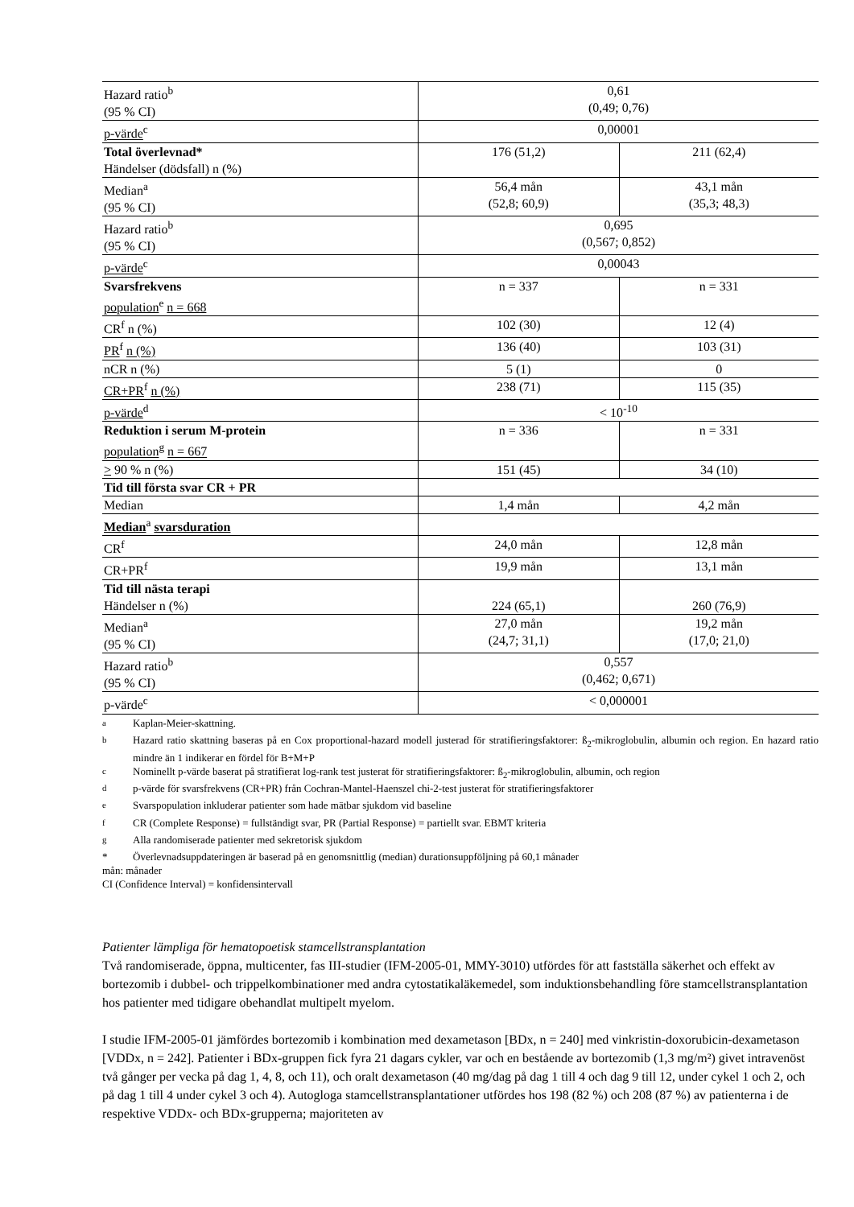| Hazard ratio<sup>b</sup> (95 % CI) | 0,61 (0,49; 0,76) | |
| p-värde<sup>c</sup> | 0,00001 | |
| Total överlevnad* Händelser (dödsfall) n (%) | 176 (51,2) | 211 (62,4) |
| Median<sup>a</sup> (95 % CI) | 56,4 mån (52,8; 60,9) | 43,1 mån (35,3; 48,3) |
| Hazard ratio<sup>b</sup> (95 % CI) | 0,695 (0,567; 0,852) | |
| p-värde<sup>c</sup> | 0,00043 | |
| Svarsfrekvens population<sup>e</sup> n = 668 | n = 337 | n = 331 |
| CR<sup>f</sup> n (%) | 102 (30) | 12 (4) |
| PR<sup>f</sup> n (%) | 136 (40) | 103 (31) |
| nCR n (%) | 5 (1) | 0 |
| CR+PR<sup>f</sup> n (%) | 238 (71) | 115 (35) |
| p-värde<sup>d</sup> | < 10<sup>-10</sup> | |
| Reduktion i serum M-protein population<sup>g</sup> n = 667 | n = 336 | n = 331 |
| > 90 % n (%) | 151 (45) | 34 (10) |
| Tid till första svar CR + PR | | |
| Median | 1,4 mån | 4,2 mån |
| Median<sup>a</sup> svarsduration | | |
| CR<sup>f</sup> | 24,0 mån | 12,8 mån |
| CR+PR<sup>f</sup> | 19,9 mån | 13,1 mån |
| Tid till nästa terapi Händelser n (%) | 224 (65,1) | 260 (76,9) |
| Median<sup>a</sup> (95 % CI) | 27,0 mån (24,7; 31,1) | 19,2 mån (17,0; 21,0) |
| Hazard ratio<sup>b</sup> (95 % CI) | 0,557 (0,462; 0,671) | |
| p-värde<sup>c</sup> | < 0,000001 | |
<sup>a</sup> Kaplan-Meier-skattning.
<sup>b</sup> Hazard ratio skattning baseras på en Cox proportional-hazard modell justerad för stratifieringsfaktorer: ß<sub>2</sub>-mikroglobulin, albumin och region. En hazard ratio mindre än 1 indikerar en fördel för B+M+P
<sup>c</sup> Nominellt p-värde baserat på stratifierat log-rank test justerat för stratifieringsfaktorer: ß<sub>2</sub>-mikroglobulin, albumin, och region
<sup>d</sup> p-värde för svarsfrekvens (CR+PR) från Cochran-Mantel-Haenszel chi-2-test justerat för stratifieringsfaktorer
<sup>e</sup> Svarspopulation inkluderar patienter som hade mätbar sjukdom vid baseline
<sup>f</sup> CR (Complete Response) = fullständigt svar, PR (Partial Response) = partiellt svar. EBMT kriteria
<sup>g</sup> Alla randomiserade patienter med sekretorisk sjukdom
* Överlevnadsuppdateringen är baserad på en genomsnittlig (median) durationsuppföljning på 60,1 månader
mån: månader
CI (Confidence Interval) = konfidensintervall
Patienter lämpliga för hematopoetisk stamcellstransplantation
Två randomiserade, öppna, multicenter, fas III-studier (IFM-2005-01, MMY-3010) utfördes för att fastställa säkerhet och effekt av bortezomib i dubbel- och trippelkombinationer med andra cytostatikaläkemedel, som induktionsbehandling före stamcellstransplantation hos patienter med tidigare obehandlat multipelt myelom.
I studie IFM-2005-01 jämfördes bortezomib i kombination med dexametason [BDx, n = 240] med vinkristin-doxorubicin-dexametason [VDDx, n = 242]. Patienter i BDx-gruppen fick fyra 21 dagars cykler, var och en bestående av bortezomib (1,3 mg/m²) givet intravenöst två gånger per vecka på dag 1, 4, 8, och 11), och oralt dexametason (40 mg/dag på dag 1 till 4 och dag 9 till 12, under cykel 1 och 2, och på dag 1 till 4 under cykel 3 och 4). Autogloga stamcellstransplantationer utfördes hos 198 (82 %) och 208 (87 %) av patienterna i de respektive VDDx- och BDx-grupperna; majoriteten av